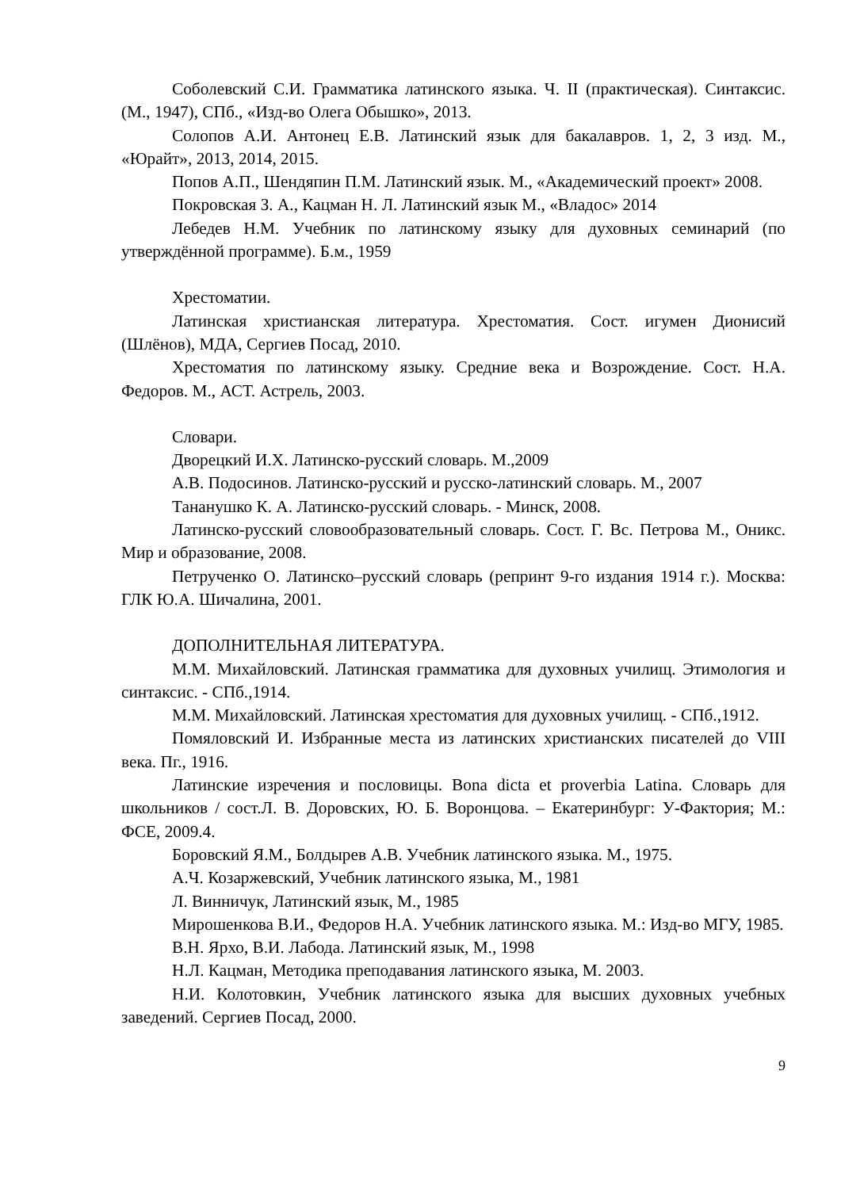Соболевский С.И. Грамматика латинского языка. Ч. II (практическая). Синтаксис. (М., 1947), СПб., «Изд-во Олега Обышко», 2013.
Солопов А.И. Антонец Е.В. Латинский язык для бакалавров. 1, 2, 3 изд. М., «Юрайт», 2013, 2014, 2015.
Попов А.П., Шендяпин П.М. Латинский язык. М., «Академический проект» 2008.
Покровская З. А., Кацман Н. Л. Латинский язык М., «Владос» 2014
Лебедев Н.М. Учебник по латинскому языку для духовных семинарий (по утверждённой программе). Б.м., 1959
Хрестоматии.
Латинская христианская литература. Хрестоматия. Сост. игумен Дионисий (Шлёнов), МДА, Сергиев Посад, 2010.
Хрестоматия по латинскому языку. Средние века и Возрождение. Сост. Н.А. Федоров. М., АСТ. Астрель, 2003.
Словари.
Дворецкий И.Х. Латинско-русский словарь. М.,2009
А.В. Подосинов. Латинско-русский и русско-латинский словарь. М., 2007
Тананушко К. А. Латинско-русский словарь. - Минск, 2008.
Латинско-русский словообразовательный словарь. Сост. Г. Вс. Петрова М., Оникс. Мир и образование, 2008.
Петрученко О. Латинско–русский словарь (репринт 9-го издания 1914 г.). Москва: ГЛК Ю.А. Шичалина, 2001.
ДОПОЛНИТЕЛЬНАЯ ЛИТЕРАТУРА.
М.М. Михайловский. Латинская грамматика для духовных училищ. Этимология и синтаксис. - СПб.,1914.
М.М. Михайловский. Латинская хрестоматия для духовных училищ. - СПб.,1912.
Помяловский И. Избранные места из латинских христианских писателей до VIII века. Пг., 1916.
Латинские изречения и пословицы. Bona dicta et proverbia Latina. Словарь для школьников / сост.Л. В. Доровских, Ю. Б. Воронцова. – Екатеринбург: У-Фактория; М.: ФСЕ, 2009.4.
Боровский Я.М., Болдырев А.В. Учебник латинского языка. М., 1975.
А.Ч. Козаржевский, Учебник латинского языка, М., 1981
Л. Винничук, Латинский язык, М., 1985
Мирошенкова В.И., Федоров Н.А. Учебник латинского языка. М.: Изд-во МГУ, 1985.
В.Н. Ярхо, В.И. Лабода. Латинский язык, М., 1998
Н.Л. Кацман, Методика преподавания латинского языка, М. 2003.
Н.И. Колотовкин, Учебник латинского языка для высших духовных учебных заведений. Сергиев Посад, 2000.
9